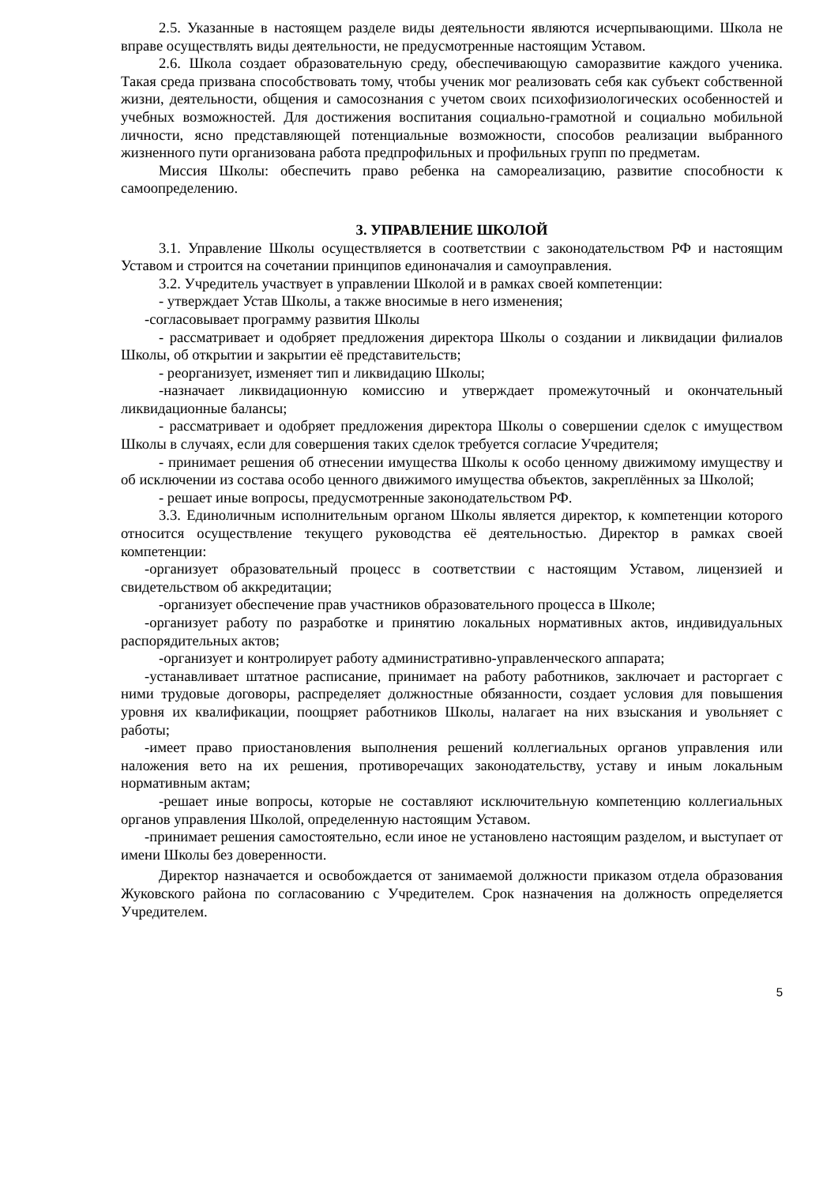2.5. Указанные в настоящем разделе виды деятельности являются исчерпывающими. Школа не вправе осуществлять виды деятельности, не предусмотренные настоящим Уставом.
2.6. Школа создает образовательную среду, обеспечивающую саморазвитие каждого ученика. Такая среда призвана способствовать тому, чтобы ученик мог реализовать себя как субъект собственной жизни, деятельности, общения и самосознания с учетом своих психофизиологических особенностей и учебных возможностей. Для достижения воспитания социально-грамотной и социально мобильной личности, ясно представляющей потенциальные возможности, способов реализации выбранного жизненного пути организована работа предпрофильных и профильных групп по предметам.
Миссия Школы: обеспечить право ребенка на самореализацию, развитие способности к самоопределению.
3. УПРАВЛЕНИЕ ШКОЛОЙ
3.1. Управление Школы осуществляется в соответствии с законодательством РФ и настоящим Уставом и строится на сочетании принципов единоначалия и самоуправления.
3.2. Учредитель участвует в управлении Школой и в рамках своей компетенции:
- утверждает Устав Школы, а также вносимые в него изменения;
-согласовывает программу развития Школы
- рассматривает и одобряет предложения директора Школы о создании и ликвидации филиалов Школы, об открытии и закрытии её представительств;
- реорганизует, изменяет тип и ликвидацию Школы;
-назначает ликвидационную комиссию и утверждает промежуточный и окончательный ликвидационные балансы;
- рассматривает и одобряет предложения директора Школы о совершении сделок с имуществом Школы в случаях, если для совершения таких сделок требуется согласие Учредителя;
- принимает решения об отнесении имущества Школы к особо ценному движимому имуществу и об исключении из состава особо ценного движимого имущества объектов, закреплённых за Школой;
- решает иные вопросы, предусмотренные законодательством РФ.
3.3. Единоличным исполнительным органом Школы является директор, к компетенции которого относится осуществление текущего руководства её деятельностью. Директор в рамках своей компетенции:
-организует образовательный процесс в соответствии с настоящим Уставом, лицензией и свидетельством об аккредитации;
-организует обеспечение прав участников образовательного процесса в Школе;
-организует работу по разработке и принятию локальных нормативных актов, индивидуальных распорядительных актов;
-организует и контролирует работу административно-управленческого аппарата;
-устанавливает штатное расписание, принимает на работу работников, заключает и расторгает с ними трудовые договоры, распределяет должностные обязанности, создает условия для повышения уровня их квалификации, поощряет работников Школы, налагает на них взыскания и увольняет с работы;
-имеет право приостановления выполнения решений коллегиальных органов управления или наложения вето на их решения, противоречащих законодательству, уставу и иным локальным нормативным актам;
-решает иные вопросы, которые не составляют исключительную компетенцию коллегиальных органов управления Школой, определенную настоящим Уставом.
-принимает решения самостоятельно, если иное не установлено настоящим разделом, и выступает от имени Школы без доверенности.
Директор назначается и освобождается от занимаемой должности приказом отдела образования Жуковского района по согласованию с Учредителем. Срок назначения на должность определяется Учредителем.
5